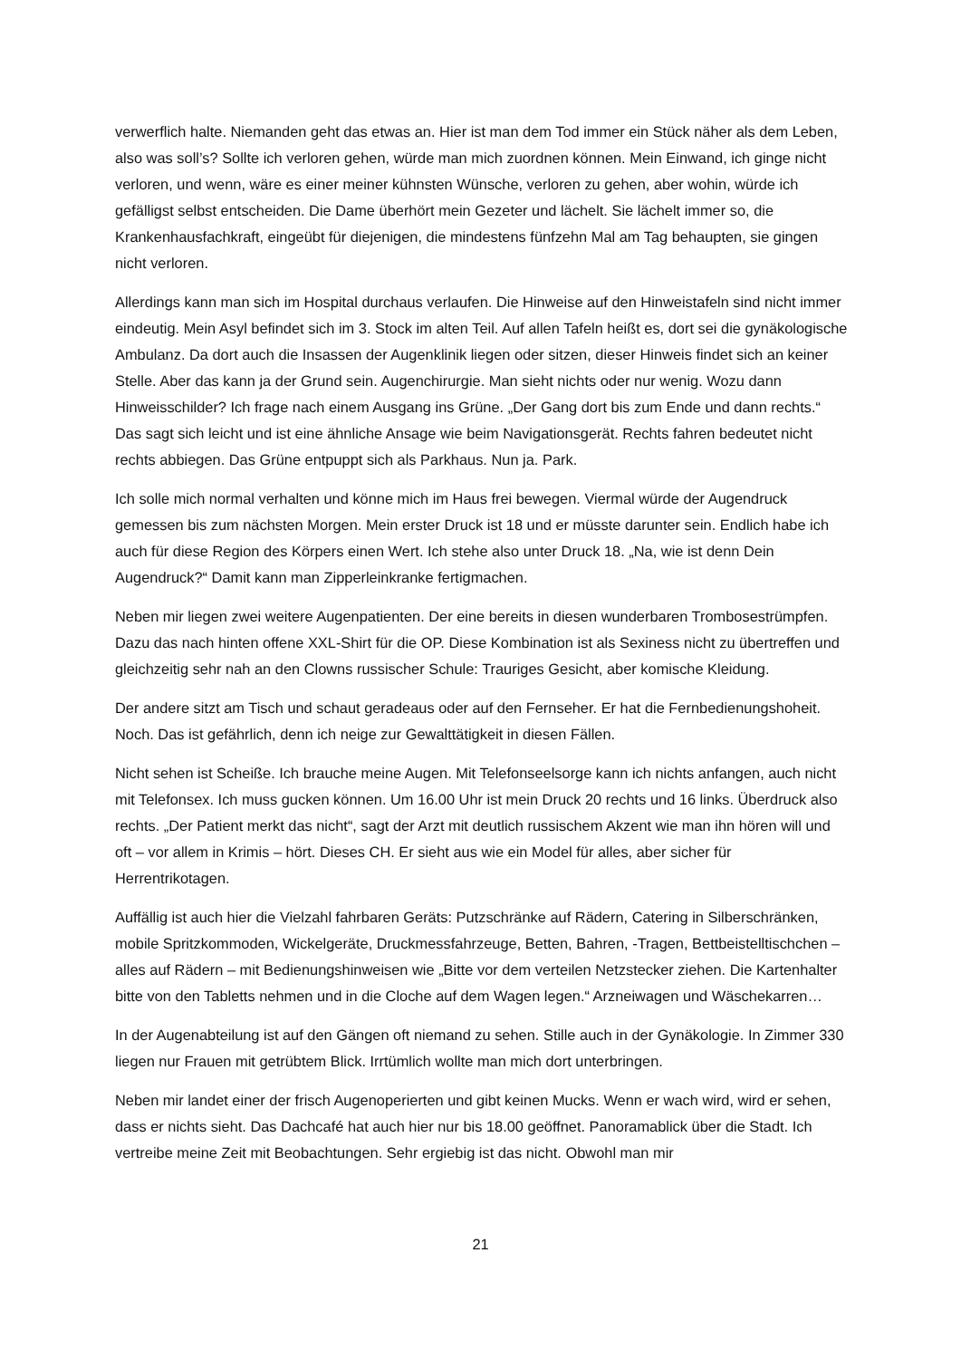verwerflich halte. Niemanden geht das etwas an. Hier ist man dem Tod immer ein Stück näher als dem Leben, also was soll’s? Sollte ich verloren gehen, würde man mich zuordnen können. Mein Einwand, ich ginge nicht verloren, und wenn, wäre es einer meiner kühnsten Wünsche, verloren zu gehen, aber wohin, würde ich gefälligst selbst entscheiden. Die Dame überhört mein Gezeter und lächelt. Sie lächelt immer so, die Krankenhausfachkraft, eingeübt für diejenigen, die mindestens fünfzehn Mal am Tag behaupten, sie gingen nicht verloren.
Allerdings kann man sich im Hospital durchaus verlaufen. Die Hinweise auf den Hinweistafeln sind nicht immer eindeutig. Mein Asyl befindet sich im 3. Stock im alten Teil. Auf allen Tafeln heißt es, dort sei die gynäkologische Ambulanz. Da dort auch die Insassen der Augenklinik liegen oder sitzen, dieser Hinweis findet sich an keiner Stelle. Aber das kann ja der Grund sein. Augenchirurgie. Man sieht nichts oder nur wenig. Wozu dann Hinweisschilder? Ich frage nach einem Ausgang ins Grüne. „Der Gang dort bis zum Ende und dann rechts.“ Das sagt sich leicht und ist eine ähnliche Ansage wie beim Navigationsgerät. Rechts fahren bedeutet nicht rechts abbiegen. Das Grüne entpuppt sich als Parkhaus. Nun ja. Park.
Ich solle mich normal verhalten und könne mich im Haus frei bewegen. Viermal würde der Augendruck gemessen bis zum nächsten Morgen. Mein erster Druck ist 18 und er müsste darunter sein. Endlich habe ich auch für diese Region des Körpers einen Wert. Ich stehe also unter Druck 18. „Na, wie ist denn Dein Augendruck?“ Damit kann man Zipperleinkranke fertigmachen.
Neben mir liegen zwei weitere Augenpatienten. Der eine bereits in diesen wunderbaren Trombosestrümpfen. Dazu das nach hinten offene XXL-Shirt für die OP. Diese Kombination ist als Sexiness nicht zu übertreffen und gleichzeitig sehr nah an den Clowns russischer Schule: Trauriges Gesicht, aber komische Kleidung.
Der andere sitzt am Tisch und schaut geradeaus oder auf den Fernseher. Er hat die Fernbedienungshoheit. Noch. Das ist gefährlich, denn ich neige zur Gewalttätigkeit in diesen Fällen.
Nicht sehen ist Scheiße. Ich brauche meine Augen. Mit Telefonseelsorge kann ich nichts anfangen, auch nicht mit Telefonsex. Ich muss gucken können. Um 16.00 Uhr ist mein Druck 20 rechts und 16 links. Überdruck also rechts. „Der Patient merkt das nicht“, sagt der Arzt mit deutlich russischem Akzent wie man ihn hören will und oft – vor allem in Krimis – hört. Dieses CH. Er sieht aus wie ein Model für alles, aber sicher für Herrentrikotagen.
Auffällig ist auch hier die Vielzahl fahrbaren Geräts: Putzschränke auf Rädern, Catering in Silberschränken, mobile Spritzkommoden, Wickelgeräte, Druckmessfahrzeuge, Betten, Bahren, -Tragen, Bettbeistelltischchen – alles auf Rädern – mit Bedienungshinweisen wie „Bitte vor dem verteilen Netzstecker ziehen. Die Kartenhalter bitte von den Tabletts nehmen und in die Cloche auf dem Wagen legen.“ Arzneiwagen und Wäschekarren…
In der Augenabteilung ist auf den Gängen oft niemand zu sehen. Stille auch in der Gynäkologie. In Zimmer 330 liegen nur Frauen mit getrübtem Blick. Irrtümlich wollte man mich dort unterbringen.
Neben mir landet einer der frisch Augenoperierten und gibt keinen Mucks. Wenn er wach wird, wird er sehen, dass er nichts sieht. Das Dachcafé hat auch hier nur bis 18.00 geöffnet. Panoramablick über die Stadt. Ich vertreibe meine Zeit mit Beobachtungen. Sehr ergiebig ist das nicht. Obwohl man mir
21